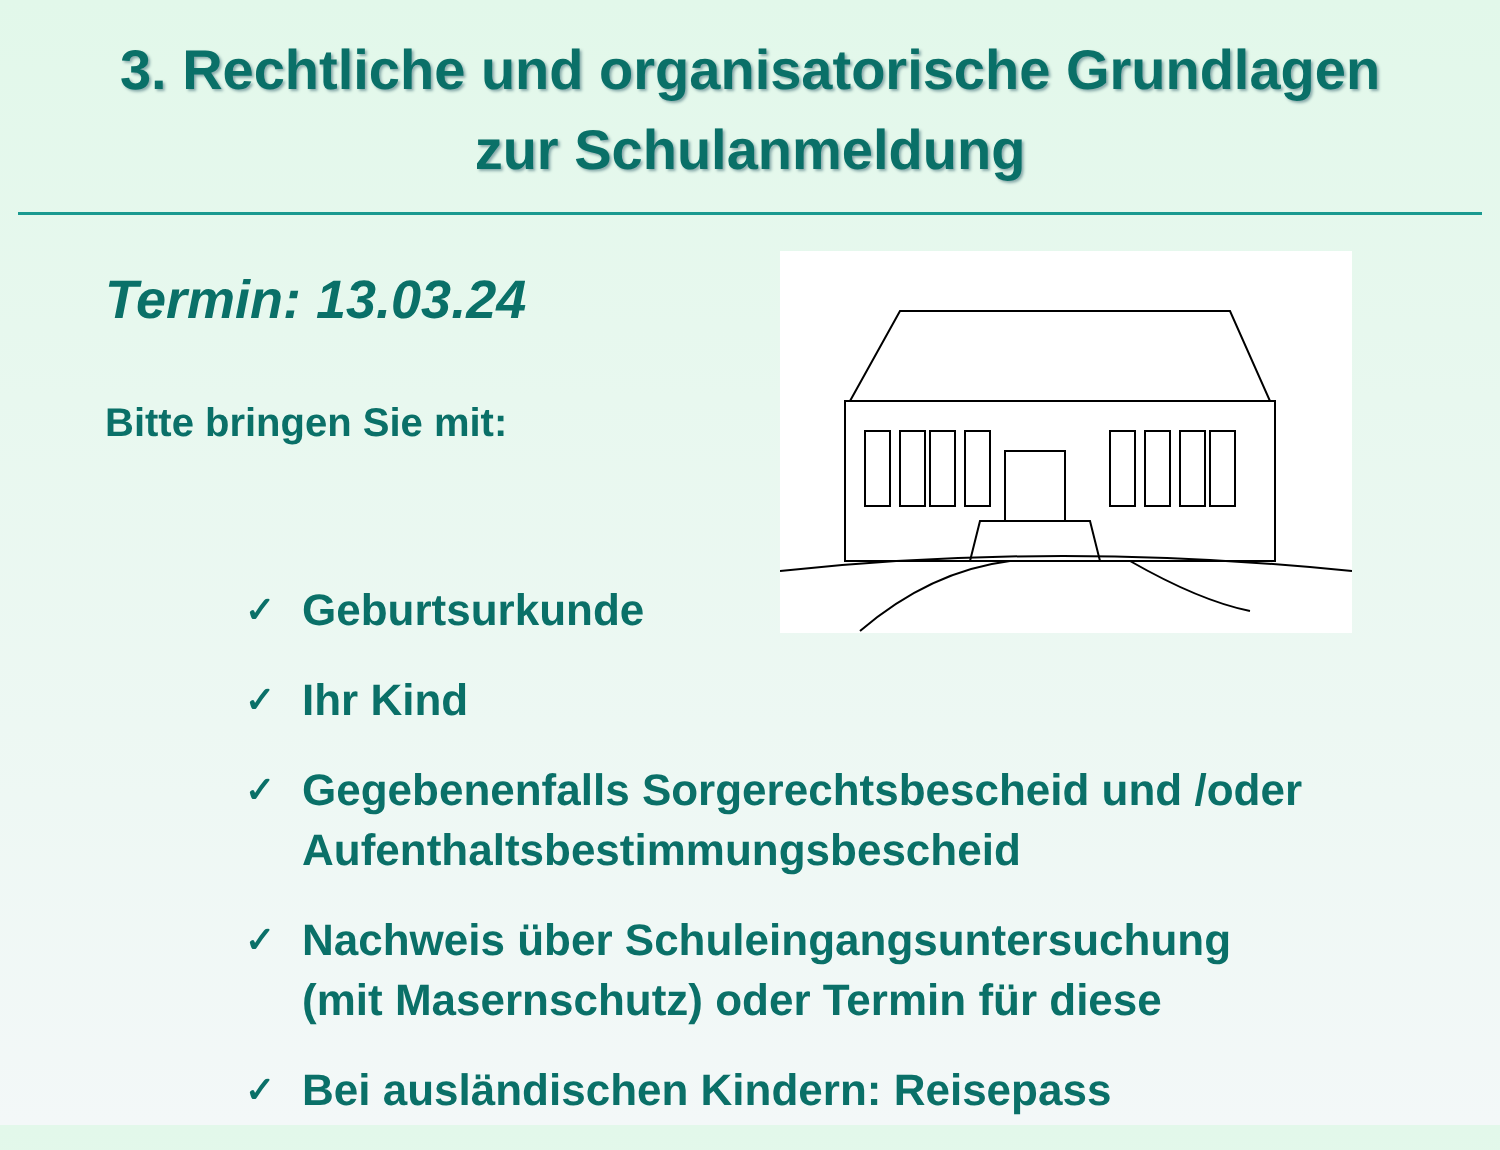3. Rechtliche und organisatorische Grundlagen
zur Schulanmeldung
Termin: 13.03.24
Bitte bringen Sie mit:
✓ Geburtsurkunde
✓ Ihr Kind
✓ Gegebenenfalls Sorgerechtsbescheid und /oder
Aufenthaltsbestimmungsbescheid
✓ Nachweis über Schuleingangsuntersuchung
(mit Masernschutz) oder Termin für diese
✓ Bei ausländischen Kindern: Reisepass